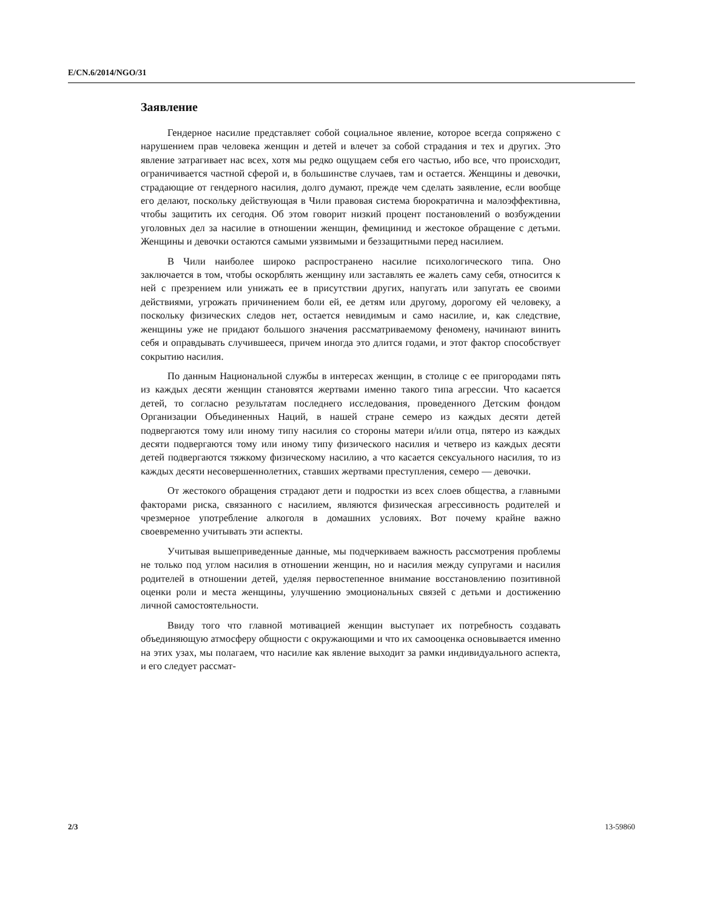E/CN.6/2014/NGO/31
Заявление
Гендерное насилие представляет собой социальное явление, которое всегда сопряжено с нарушением прав человека женщин и детей и влечет за собой страдания и тех и других. Это явление затрагивает нас всех, хотя мы редко ощущаем себя его частью, ибо все, что происходит, ограничивается частной сферой и, в большинстве случаев, там и остается. Женщины и девочки, страдающие от гендерного насилия, долго думают, прежде чем сделать заявление, если вообще его делают, поскольку действующая в Чили правовая система бюрократична и малоэффективна, чтобы защитить их сегодня. Об этом говорит низкий процент постановлений о возбуждении уголовных дел за насилие в отношении женщин, фемицинид и жестокое обращение с детьми. Женщины и девочки остаются самыми уязвимыми и беззащитными перед насилием.
В Чили наиболее широко распространено насилие психологического типа. Оно заключается в том, чтобы оскорблять женщину или заставлять ее жалеть саму себя, относится к ней с презрением или унижать ее в присутствии других, напугать или запугать ее своими действиями, угрожать причинением боли ей, ее детям или другому, дорогому ей человеку, а поскольку физических следов нет, остается невидимым и само насилие, и, как следствие, женщины уже не придают большого значения рассматриваемому феномену, начинают винить себя и оправдывать случившееся, причем иногда это длится годами, и этот фактор способствует сокрытию насилия.
По данным Национальной службы в интересах женщин, в столице с ее пригородами пять из каждых десяти женщин становятся жертвами именно такого типа агрессии. Что касается детей, то согласно результатам последнего исследования, проведенного Детским фондом Организации Объединенных Наций, в нашей стране семеро из каждых десяти детей подвергаются тому или иному типу насилия со стороны матери и/или отца, пятеро из каждых десяти подвергаются тому или иному типу физического насилия и четверо из каждых десяти детей подвергаются тяжкому физическому насилию, а что касается сексуального насилия, то из каждых десяти несовершеннолетних, ставших жертвами преступления, семеро — девочки.
От жестокого обращения страдают дети и подростки из всех слоев общества, а главными факторами риска, связанного с насилием, являются физическая агрессивность родителей и чрезмерное употребление алкоголя в домашних условиях. Вот почему крайне важно своевременно учитывать эти аспекты.
Учитывая вышеприведенные данные, мы подчеркиваем важность рассмотрения проблемы не только под углом насилия в отношении женщин, но и насилия между супругами и насилия родителей в отношении детей, уделяя первостепенное внимание восстановлению позитивной оценки роли и места женщины, улучшению эмоциональных связей с детьми и достижению личной самостоятельности.
Ввиду того что главной мотивацией женщин выступает их потребность создавать объединяющую атмосферу общности с окружающими и что их самооценка основывается именно на этих узах, мы полагаем, что насилие как явление выходит за рамки индивидуального аспекта, и его следует рассмат-
2/3 13-59860